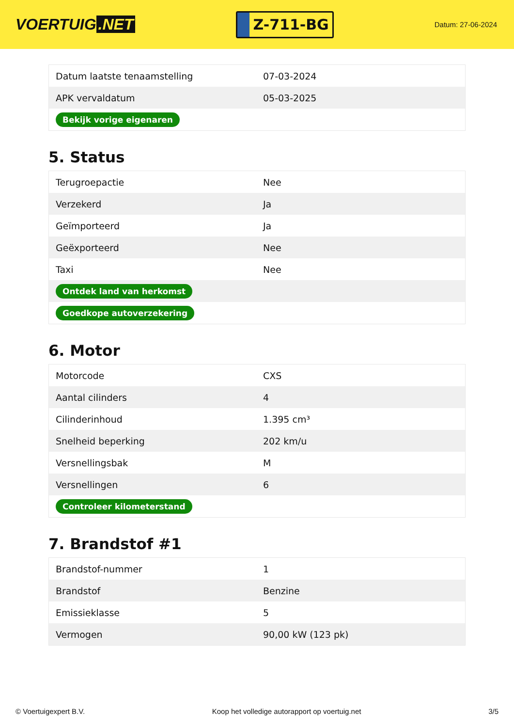VOERTUIG.NET
Z-711-BG
Datum: 27-06-2024
| Datum laatste tenaamstelling | 07-03-2024 |
| APK vervaldatum | 05-03-2025 |
| Bekijk vorige eigenaren | |
5. Status
| Terugroepactie | Nee |
| Verzekerd | Ja |
| Geïmporteerd | Ja |
| Geëxporteerd | Nee |
| Taxi | Nee |
| Ontdek land van herkomst | |
| Goedkope autoverzekering | |
6. Motor
| Motorcode | CXS |
| Aantal cilinders | 4 |
| Cilinderinhoud | 1.395 cm³ |
| Snelheid beperking | 202 km/u |
| Versnellingsbak | M |
| Versnellingen | 6 |
| Controleer kilometerstand | |
7. Brandstof #1
| Brandstof-nummer | 1 |
| Brandstof | Benzine |
| Emissieklasse | 5 |
| Vermogen | 90,00 kW (123 pk) |
© Voertuigexpert B.V. Koop het volledige autorapport op voertuig.net 3/5